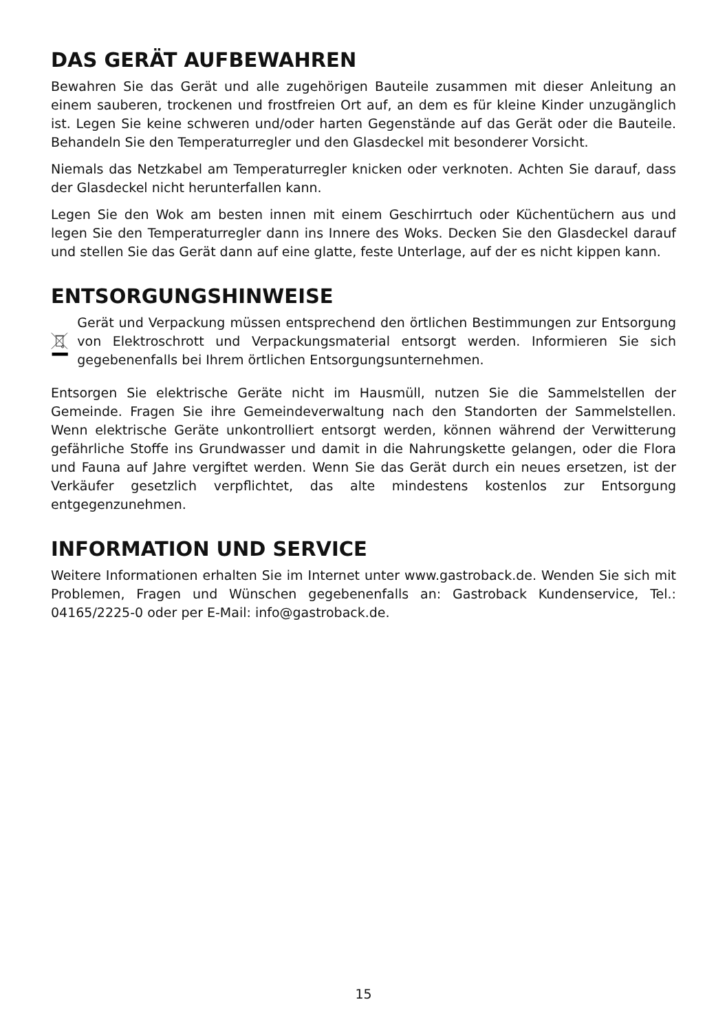DAS GERÄT AUFBEWAHREN
Bewahren Sie das Gerät und alle zugehörigen Bauteile zusammen mit dieser Anleitung an einem sauberen, trockenen und frostfreien Ort auf, an dem es für kleine Kinder unzugänglich ist. Legen Sie keine schweren und/oder harten Gegenstände auf das Gerät oder die Bauteile. Behandeln Sie den Temperaturregler und den Glasdeckel mit besonderer Vorsicht.
Niemals das Netzkabel am Temperaturregler knicken oder verknoten. Achten Sie darauf, dass der Glasdeckel nicht herunterfallen kann.
Legen Sie den Wok am besten innen mit einem Geschirrtuch oder Küchentüchern aus und legen Sie den Temperaturregler dann ins Innere des Woks. Decken Sie den Glasdeckel darauf und stellen Sie das Gerät dann auf eine glatte, feste Unterlage, auf der es nicht kippen kann.
ENTSORGUNGSHINWEISE
Gerät und Verpackung müssen entsprechend den örtlichen Bestimmungen zur Entsorgung von Elektroschrott und Verpackungsmaterial entsorgt werden. Informieren Sie sich gegebenenfalls bei Ihrem örtlichen Entsorgungsunternehmen.
Entsorgen Sie elektrische Geräte nicht im Hausmüll, nutzen Sie die Sammelstellen der Gemeinde. Fragen Sie ihre Gemeindeverwaltung nach den Standorten der Sammelstellen. Wenn elektrische Geräte unkontrolliert entsorgt werden, können während der Verwitterung gefährliche Stoffe ins Grundwasser und damit in die Nahrungskette gelangen, oder die Flora und Fauna auf Jahre vergiftet werden. Wenn Sie das Gerät durch ein neues ersetzen, ist der Verkäufer gesetzlich verpflichtet, das alte mindestens kostenlos zur Entsorgung entgegenzunehmen.
INFORMATION UND SERVICE
Weitere Informationen erhalten Sie im Internet unter www.gastroback.de. Wenden Sie sich mit Problemen, Fragen und Wünschen gegebenenfalls an: Gastroback Kundenservice, Tel.: 04165/2225-0 oder per E-Mail: info@gastroback.de.
15